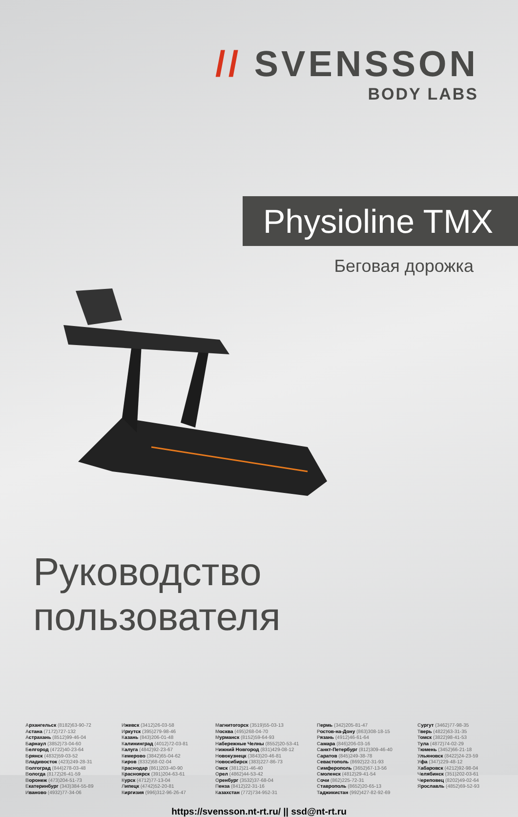// SVENSSON
BODY LABS
Physioline TMX
Беговая дорожка
Руководство пользователя
Архангельск (8182)63-90-72
Астана (7172)727-132
Астрахань (8512)99-46-04
Барнаул (3852)73-04-60
Белгород (4722)40-23-64
Брянск (4832)59-03-52
Владивосток (423)249-28-31
Волгоград (844)278-03-48
Вологда (8172)26-41-59
Воронеж (473)204-51-73
Екатеринбург (343)384-55-89
Иваново (4932)77-34-06
Ижевск (3412)26-03-58
Иркутск (395)279-98-46
Казань (843)206-01-48
Калининград (4012)72-03-81
Калуга (4842)92-23-67
Кемерово (3842)65-04-62
Киров (8332)68-02-04
Краснодар (861)203-40-90
Красноярск (391)204-63-61
Курск (4712)77-13-04
Липецк (4742)52-20-81
Киргизия (996)312-96-26-47
Магнитогорск (3519)55-03-13
Москва (495)268-04-70
Мурманск (8152)59-64-93
Набережные Челны (8552)20-53-41
Нижний Новгород (831)429-08-12
Новокузнецк (3843)20-46-81
Новосибирск (383)227-86-73
Омск (3812)21-46-40
Орел (4862)44-53-42
Оренбург (3532)37-68-04
Пенза (8412)22-31-16
Казахстан (772)734-952-31
Пермь (342)205-81-47
Ростов-на-Дону (863)308-18-15
Рязань (4912)46-61-64
Самара (846)206-03-16
Санкт-Петербург (812)309-46-40
Саратов (845)249-38-78
Севастополь (8692)22-31-93
Симферополь (3652)67-13-56
Смоленск (4812)29-41-54
Сочи (862)225-72-31
Ставрополь (8652)20-65-13
Таджикистан (992)427-82-92-69
Сургут (3462)77-98-35
Тверь (4822)63-31-35
Томск (3822)98-41-53
Тула (4872)74-02-29
Тюмень (3452)66-21-18
Ульяновск (8422)24-23-59
Уфа (347)229-48-12
Хабаровск (4212)92-98-04
Челябинск (351)202-03-61
Череповец (8202)49-02-64
Ярославль (4852)69-52-93
https://svensson.nt-rt.ru/ || ssd@nt-rt.ru